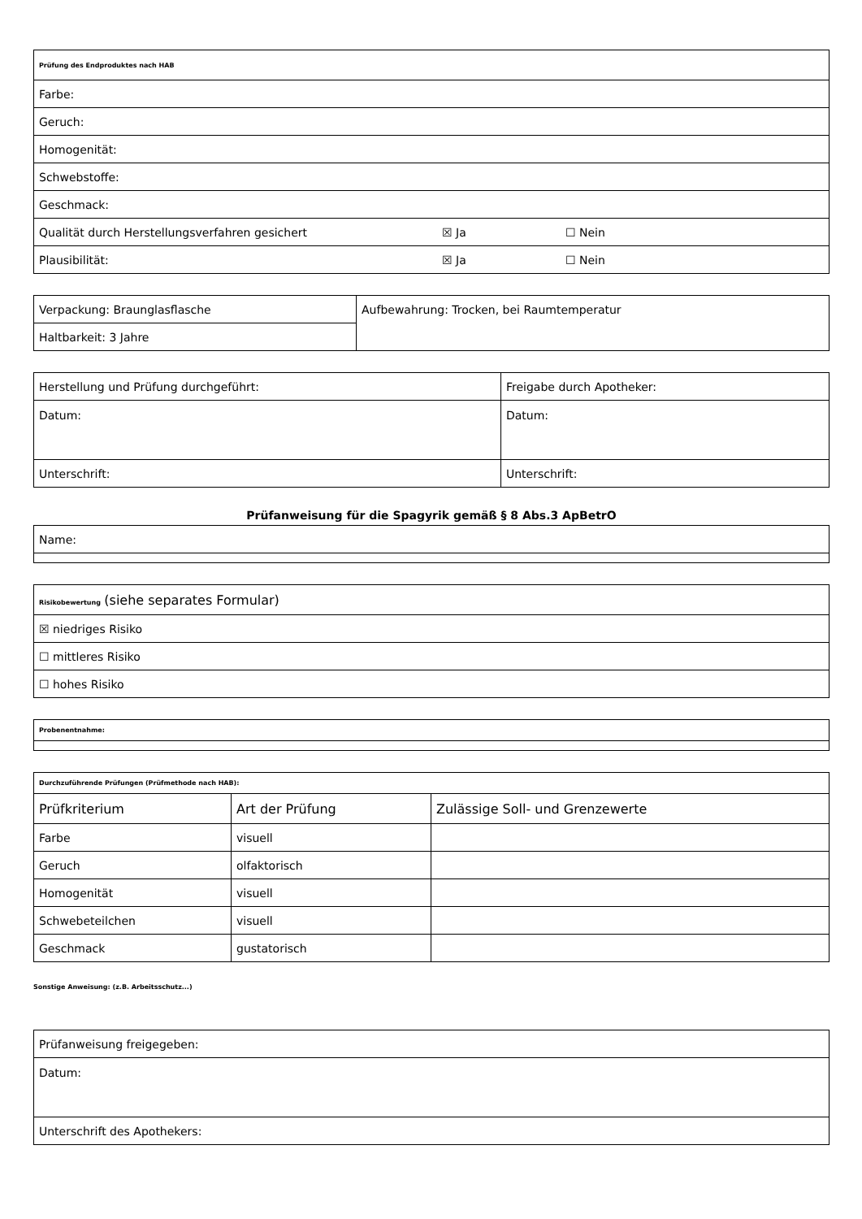| Prüfung des Endproduktes nach HAB |
| Farbe: |
| Geruch: |
| Homogenität: |
| Schwebstoffe: |
| Geschmack: |
| Qualität durch Herstellungsverfahren gesichert ☒ Ja ☐ Nein |
| Plausibilität: ☒ Ja ☐ Nein |
| Verpackung: Braunglasflasche | Aufbewahrung: Trocken, bei Raumtemperatur |
| Haltbarkeit: 3 Jahre | |
| Herstellung und Prüfung durchgeführt: | Freigabe durch Apotheker: |
| Datum: | Datum: |
| Unterschrift: | Unterschrift: |
Prüfanweisung für die Spagyrik gemäß § 8 Abs.3 ApBetrO
| Name: |
| Risikobewertung (siehe separates Formular) |
| ☒ niedriges Risiko |
| ☐ mittleres Risiko |
| ☐ hohes Risiko |
| Probenentnahme: |
| Durchzuführende Prüfungen (Prüfmethode nach HAB): | | |
| Prüfkriterium | Art der Prüfung | Zulässige Soll- und Grenzewerte |
| Farbe | visuell | |
| Geruch | olfaktorisch | |
| Homogenität | visuell | |
| Schwebeteilchen | visuell | |
| Geschmack | gustatorisch | |
Sonstige Anweisung: (z.B. Arbeitsschutz...)
| Prüfanweisung freigegeben: |
| Datum: |
| Unterschrift des Apothekers: |